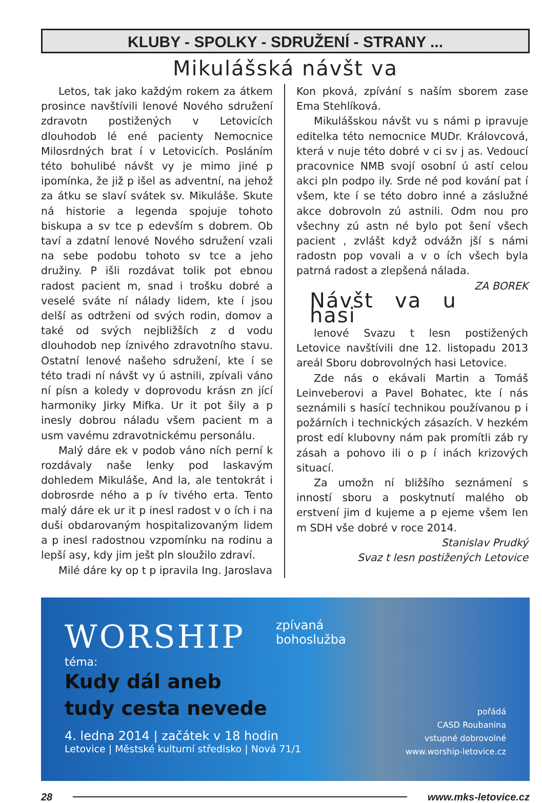KLUBY - SPOLKY - SDRUŽENÍ - STRANY ...
Mikulášská návšt va
Letos, tak jako každým rokem za átkem prosince navštívili lenové Nového sdružení zdravotn postižených v Letovicích dlouhodob lé ené pacienty Nemocnice Milosrdných brat í v Letovicích. Posláním této bohulibé návšt vy je mimo jiné p ipomínka, že již p išel as adventní, na jehož za átku se slaví svátek sv. Mikuláše. Skute ná historie a legenda spojuje tohoto biskupa a sv tce p edevším s dobrem. Ob taví a zdatní lenové Nového sdružení vzali na sebe podobu tohoto sv tce a jeho družiny. P išli rozdávat tolik pot ebnou radost pacient m, snad i trošku dobré a veselé sváte ní nálady lidem, kte í jsou delší as odtrženi od svých rodin, domov a také od svých nejbližších z d vodu dlouhodob nep íznivého zdravotního stavu. Ostatní lenové našeho sdružení, kte í se této tradi ní návšt vy ú astnili, zpívali váno ní písn a koledy v doprovodu krásn zn jící harmoniky Jirky Mifka. Ur it pot šily a p inesly dobrou náladu všem pacient m a usm vavému zdravotnickému personálu.
Malý dáre ek v podob váno ních perní k rozdávaly naše lenky pod laskavým dohledem Mikuláše, And la, ale tentokrát i dobrosrde ného a p ív tivého erta. Tento malý dáre ek ur it p inesl radost v o ích i na duši obdarovaným hospitalizovaným lidem a p inesl radostnou vzpomínku na rodinu a lepší asy, kdy jim ješt pln sloužilo zdraví.
Milé dáre ky op t p ipravila Ing. Jaroslava
Kon pková, zpívání s naším sborem zase Ema Stehlíková.
Mikulášskou návšt vu s námi p ipravuje editelka této nemocnice MUDr. Královcová, která v nuje této dobré v ci sv j as. Vedoucí pracovnice NMB svojí osobní ú astí celou akci pln podpo ily. Srde né pod kování pat í všem, kte í se této dobro inné a záslužné akce dobrovoln zú astnili. Odm nou pro všechny zú astn né bylo pot šení všech pacient , zvlášt když odvážn jší s námi radostn pop vovali a v o ích všech byla patrná radost a zlepšená nálada. ZA BOREK
Návšt va u hasi
lenové Svazu t lesn postižených Letovice navštívili dne 12. listopadu 2013 areál Sboru dobrovolných hasi Letovice.
Zde nás o ekávali Martin a Tomáš Leinveberovi a Pavel Bohatec, kte í nás seznámili s hasící technikou používanou p i požárních i technických zásazích. V hezkém prost edí klubovny nám pak promítli záb ry zásah a pohovo ili o p í inách krizových situací.
Za umožn ní bližšího seznámení s inností sboru a poskytnutí malého ob erstvení jim d kujeme a p ejeme všem len m SDH vše dobré v roce 2014.
Stanislav Prudký
Svaz t lesn postižených Letovice
WORSHIP
zpívaná
bohoslužba
téma:
Kudy dál aneb
tudy cesta nevede
4. ledna 2014 | začátek v 18 hodin
Letovice | Městské kulturní středisko | Nová 71/1
pořádá
CASD Roubanina
vstupné dobrovolné
www.worship-letovice.cz
28 www.mks-letovice.cz